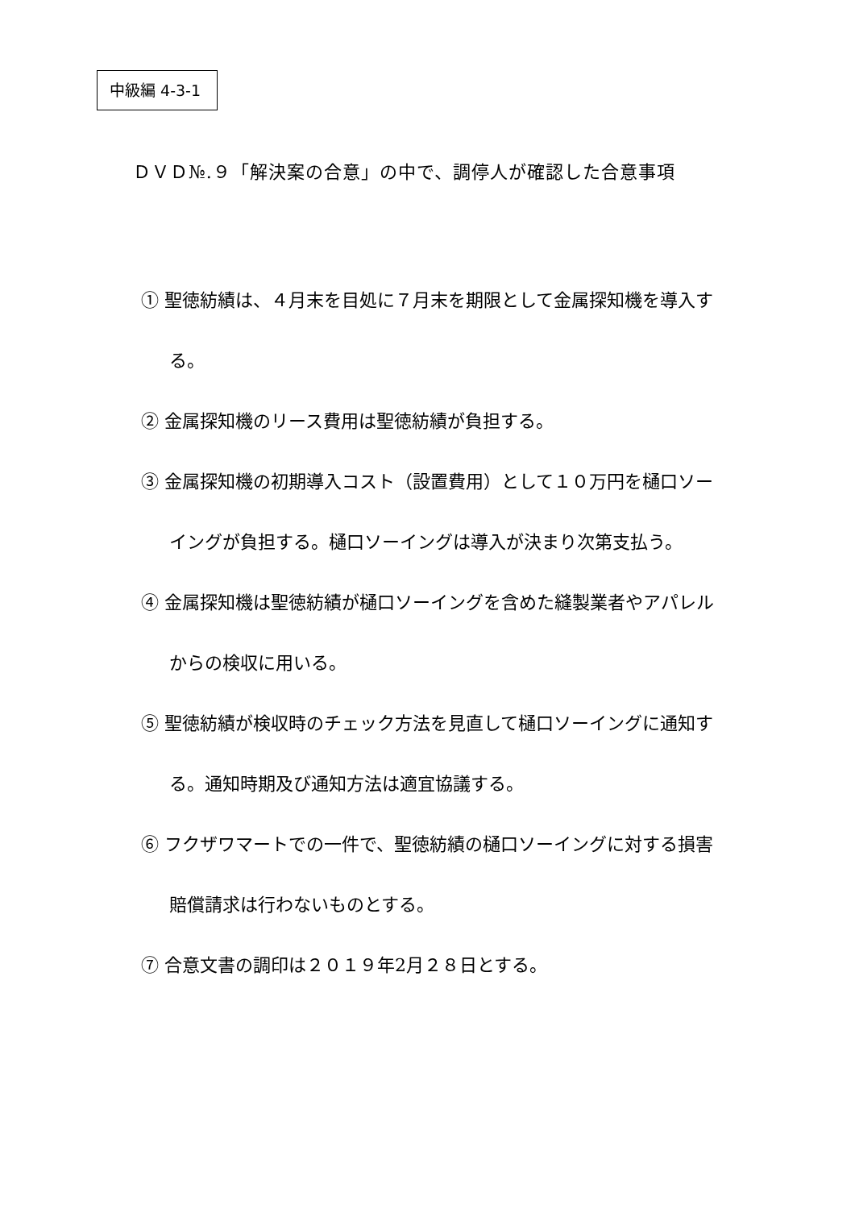中級編 4-3-1
ＤＶＤ№.９「解決案の合意」の中で、調停人が確認した合意事項
① 聖徳紡績は、４月末を目処に７月末を期限として金属探知機を導入する。
② 金属探知機のリース費用は聖徳紡績が負担する。
③ 金属探知機の初期導入コスト（設置費用）として１０万円を樋口ソーイングが負担する。樋口ソーイングは導入が決まり次第支払う。
④ 金属探知機は聖徳紡績が樋口ソーイングを含めた縫製業者やアパレルからの検収に用いる。
⑤ 聖徳紡績が検収時のチェック方法を見直して樋口ソーイングに通知する。通知時期及び通知方法は適宜協議する。
⑥ フクザワマートでの一件で、聖徳紡績の樋口ソーイングに対する損害賠償請求は行わないものとする。
⑦ 合意文書の調印は２０１９年2月２８日とする。